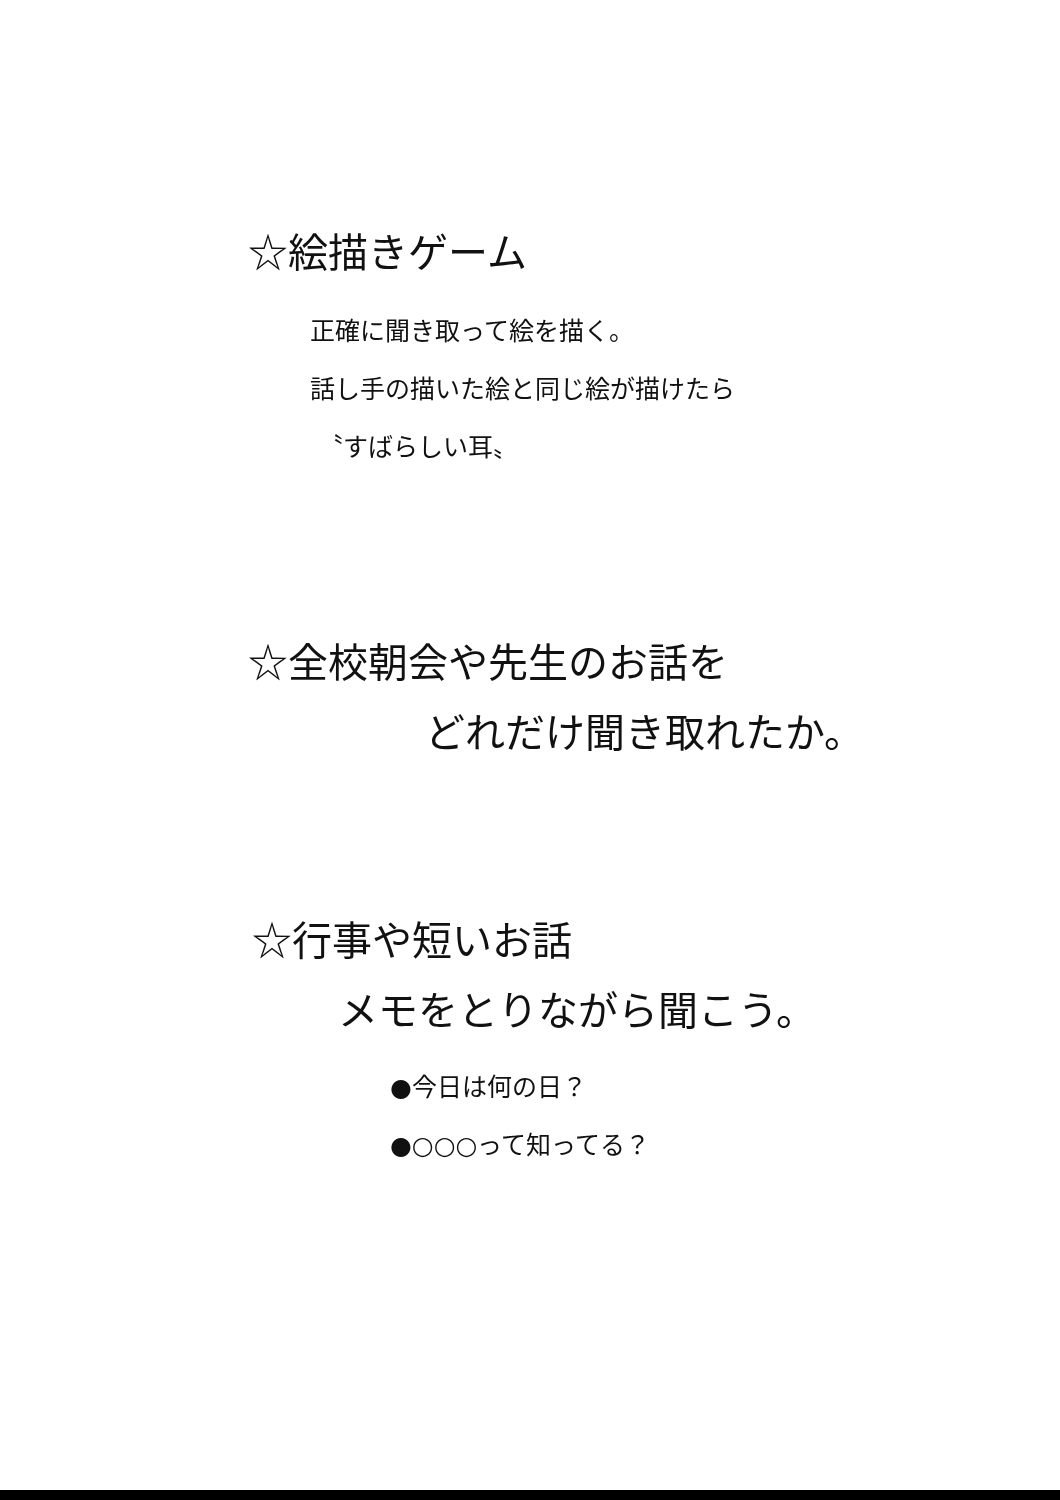☆絵描きゲーム
正確に聞き取って絵を描く。
話し手の描いた絵と同じ絵が描けたら
〝すばらしい耳〟
☆全校朝会や先生のお話を
どれだけ聞き取れたか。
☆行事や短いお話
メモをとりながら聞こう。
●今日は何の日？
●○○○って知ってる？